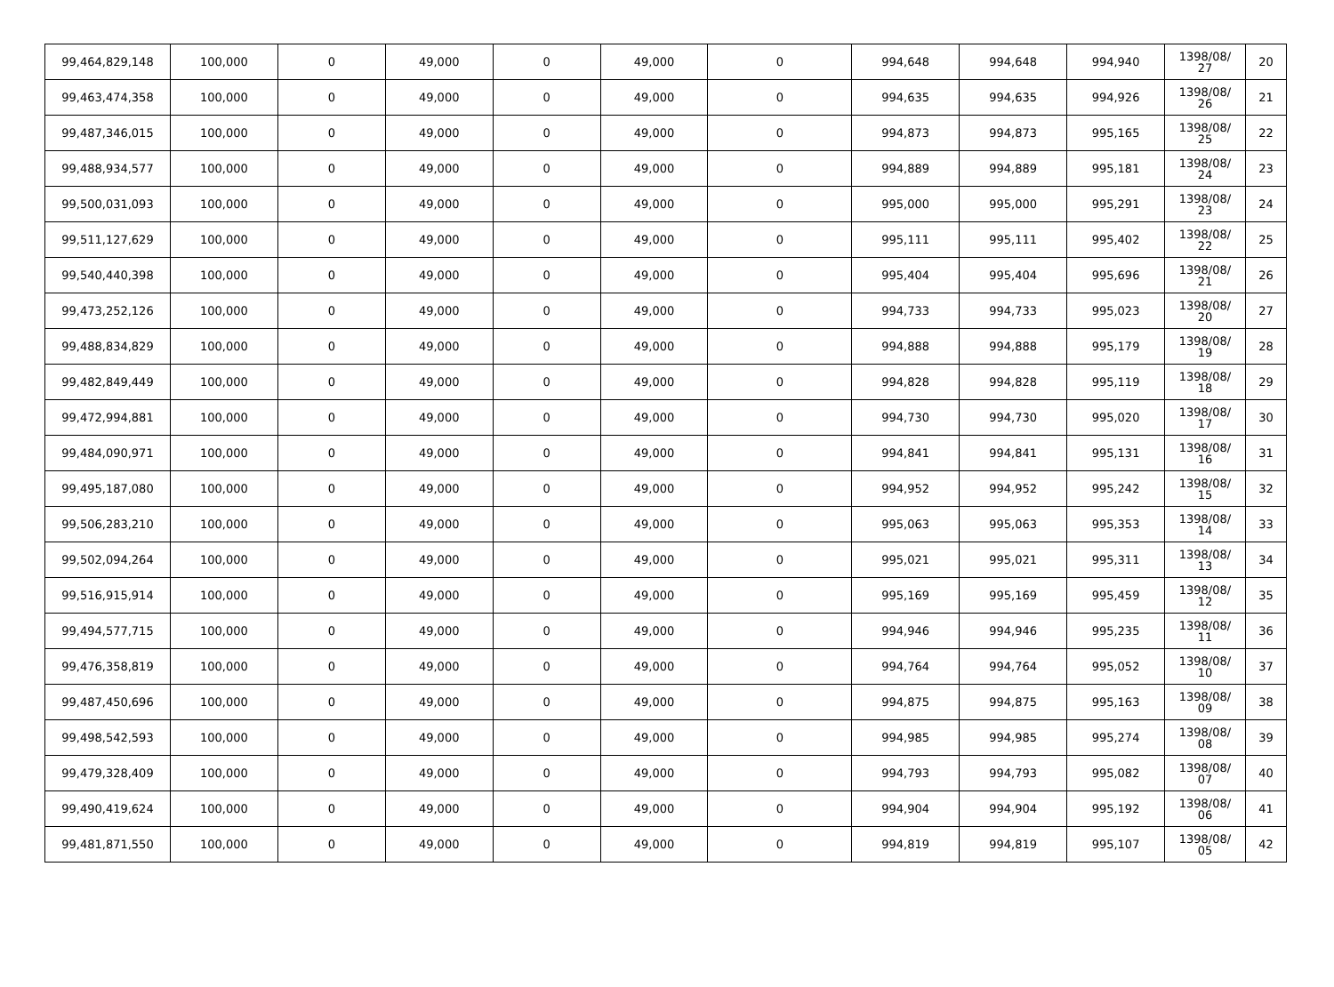| 99,464,829,148 | 100,000 | 0 | 49,000 | 0 | 49,000 | 0 | 994,648 | 994,648 | 994,940 | 1398/08/ 27 | 20 |
| 99,463,474,358 | 100,000 | 0 | 49,000 | 0 | 49,000 | 0 | 994,635 | 994,635 | 994,926 | 1398/08/ 26 | 21 |
| 99,487,346,015 | 100,000 | 0 | 49,000 | 0 | 49,000 | 0 | 994,873 | 994,873 | 995,165 | 1398/08/ 25 | 22 |
| 99,488,934,577 | 100,000 | 0 | 49,000 | 0 | 49,000 | 0 | 994,889 | 994,889 | 995,181 | 1398/08/ 24 | 23 |
| 99,500,031,093 | 100,000 | 0 | 49,000 | 0 | 49,000 | 0 | 995,000 | 995,000 | 995,291 | 1398/08/ 23 | 24 |
| 99,511,127,629 | 100,000 | 0 | 49,000 | 0 | 49,000 | 0 | 995,111 | 995,111 | 995,402 | 1398/08/ 22 | 25 |
| 99,540,440,398 | 100,000 | 0 | 49,000 | 0 | 49,000 | 0 | 995,404 | 995,404 | 995,696 | 1398/08/ 21 | 26 |
| 99,473,252,126 | 100,000 | 0 | 49,000 | 0 | 49,000 | 0 | 994,733 | 994,733 | 995,023 | 1398/08/ 20 | 27 |
| 99,488,834,829 | 100,000 | 0 | 49,000 | 0 | 49,000 | 0 | 994,888 | 994,888 | 995,179 | 1398/08/ 19 | 28 |
| 99,482,849,449 | 100,000 | 0 | 49,000 | 0 | 49,000 | 0 | 994,828 | 994,828 | 995,119 | 1398/08/ 18 | 29 |
| 99,472,994,881 | 100,000 | 0 | 49,000 | 0 | 49,000 | 0 | 994,730 | 994,730 | 995,020 | 1398/08/ 17 | 30 |
| 99,484,090,971 | 100,000 | 0 | 49,000 | 0 | 49,000 | 0 | 994,841 | 994,841 | 995,131 | 1398/08/ 16 | 31 |
| 99,495,187,080 | 100,000 | 0 | 49,000 | 0 | 49,000 | 0 | 994,952 | 994,952 | 995,242 | 1398/08/ 15 | 32 |
| 99,506,283,210 | 100,000 | 0 | 49,000 | 0 | 49,000 | 0 | 995,063 | 995,063 | 995,353 | 1398/08/ 14 | 33 |
| 99,502,094,264 | 100,000 | 0 | 49,000 | 0 | 49,000 | 0 | 995,021 | 995,021 | 995,311 | 1398/08/ 13 | 34 |
| 99,516,915,914 | 100,000 | 0 | 49,000 | 0 | 49,000 | 0 | 995,169 | 995,169 | 995,459 | 1398/08/ 12 | 35 |
| 99,494,577,715 | 100,000 | 0 | 49,000 | 0 | 49,000 | 0 | 994,946 | 994,946 | 995,235 | 1398/08/ 11 | 36 |
| 99,476,358,819 | 100,000 | 0 | 49,000 | 0 | 49,000 | 0 | 994,764 | 994,764 | 995,052 | 1398/08/ 10 | 37 |
| 99,487,450,696 | 100,000 | 0 | 49,000 | 0 | 49,000 | 0 | 994,875 | 994,875 | 995,163 | 1398/08/ 09 | 38 |
| 99,498,542,593 | 100,000 | 0 | 49,000 | 0 | 49,000 | 0 | 994,985 | 994,985 | 995,274 | 1398/08/ 08 | 39 |
| 99,479,328,409 | 100,000 | 0 | 49,000 | 0 | 49,000 | 0 | 994,793 | 994,793 | 995,082 | 1398/08/ 07 | 40 |
| 99,490,419,624 | 100,000 | 0 | 49,000 | 0 | 49,000 | 0 | 994,904 | 994,904 | 995,192 | 1398/08/ 06 | 41 |
| 99,481,871,550 | 100,000 | 0 | 49,000 | 0 | 49,000 | 0 | 994,819 | 994,819 | 995,107 | 1398/08/ 05 | 42 |